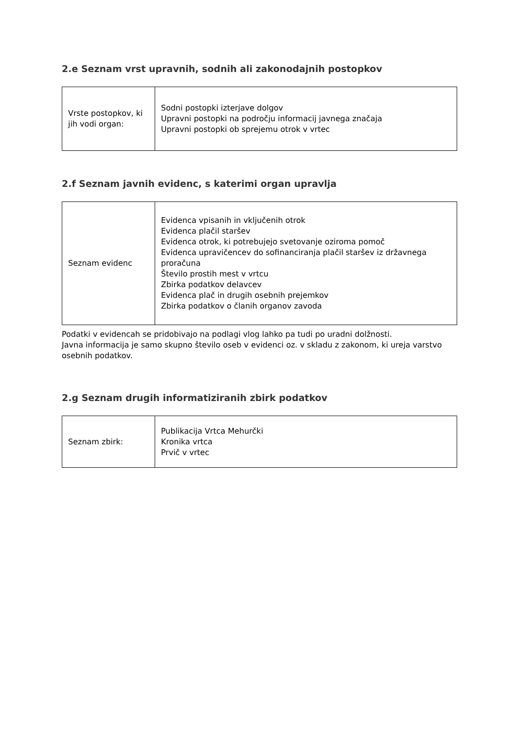2.e Seznam vrst upravnih, sodnih ali zakonodajnih postopkov
| Vrste postopkov, ki jih vodi organ: | Sodni postopki izterjave dolgov Upravni postopki na področju informacij javnega značaja Upravni postopki ob sprejemu otrok v vrtec |
2.f Seznam javnih evidenc, s katerimi organ upravlja
| Seznam evidenc | Evidenca vpisanih in vključenih otrok Evidenca plačil staršev Evidenca otrok, ki potrebujejo svetovanje oziroma pomoč Evidenca upravičencev do sofinanciranja plačil staršev iz državnega proračuna Število prostih mest v vrtcu Zbirka podatkov delavcev Evidenca plač in drugih osebnih prejemkov Zbirka podatkov o članih organov zavoda |
Podatki v evidencah se pridobivajo na podlagi vlog lahko pa tudi po uradni dolžnosti.
Javna informacija je samo skupno število oseb v evidenci oz. v skladu z zakonom, ki ureja varstvo osebnih podatkov.
2.g Seznam drugih informatiziranih zbirk podatkov
| Seznam zbirk: | Publikacija Vrtca Mehurčki Kronika vrtca Prvič v vrtec |